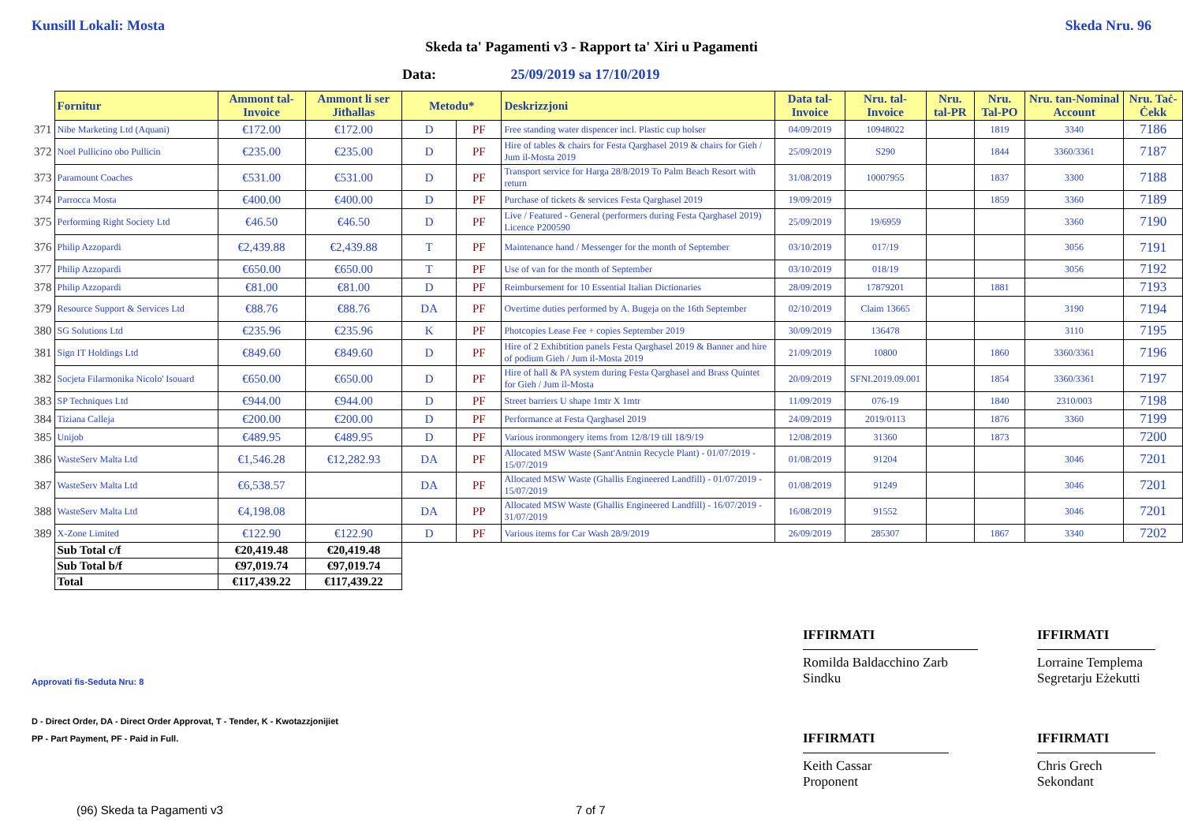Kunsill Lokali: Mosta Skeda Nru. 96
Skeda ta' Pagamenti v3 - Rapport ta' Xiri u Pagamenti
Data: 25/09/2019 sa 17/10/2019
| | Fornitur | Ammont tal-Invoice | Ammont li ser Jitħallas | Metodu* | | Deskrizzjoni | Data tal-Invoice | Nru. tal-Invoice | Nru. tal-PR | Nru. Tal-PO | Nru. tan-Nominal Account | Nru. Taċ-Ċekk |
| 371 | Nibe Marketing Ltd (Aquani) | €172.00 | €172.00 | D | PF | Free standing water dispencer incl. Plastic cup holser | 04/09/2019 | 10948022 | | 1819 | 3340 | 7186 |
| 372 | Noel Pullicino obo Pullicin | €235.00 | €235.00 | D | PF | Hire of tables & chairs for Festa Qarghasel 2019 & chairs for Gieh / Jum il-Mosta 2019 | 25/09/2019 | S290 | | 1844 | 3360/3361 | 7187 |
| 373 | Paramount Coaches | €531.00 | €531.00 | D | PF | Transport service for Harga 28/8/2019 To Palm Beach Resort with return | 31/08/2019 | 10007955 | | 1837 | 3300 | 7188 |
| 374 | Parrocca Mosta | €400.00 | €400.00 | D | PF | Purchase of tickets & services Festa Qarghasel 2019 | 19/09/2019 | | | 1859 | 3360 | 7189 |
| 375 | Performing Right Society Ltd | €46.50 | €46.50 | D | PF | Live / Featured - General (performers during Festa Qarghasel 2019) Licence P200590 | 25/09/2019 | 19/6959 | | | 3360 | 7190 |
| 376 | Philip Azzopardi | €2,439.88 | €2,439.88 | T | PF | Maintenance hand / Messenger for the month of September | 03/10/2019 | 017/19 | | | 3056 | 7191 |
| 377 | Philip Azzopardi | €650.00 | €650.00 | T | PF | Use of van for the month of September | 03/10/2019 | 018/19 | | | 3056 | 7192 |
| 378 | Philip Azzopardi | €81.00 | €81.00 | D | PF | Reimbursement for 10 Essential Italian Dictionaries | 28/09/2019 | 17879201 | | 1881 | | 7193 |
| 379 | Resource Support & Services Ltd | €88.76 | €88.76 | DA | PF | Overtime duties performed by A. Bugeja on the 16th September | 02/10/2019 | Claim 13665 | | | 3190 | 7194 |
| 380 | SG Solutions Ltd | €235.96 | €235.96 | K | PF | Photcopies Lease Fee + copies September 2019 | 30/09/2019 | 136478 | | | 3110 | 7195 |
| 381 | Sign IT Holdings Ltd | €849.60 | €849.60 | D | PF | Hire of 2 Exhibtition panels Festa Qarghasel 2019 & Banner and hire of podium Gieh / Jum il-Mosta 2019 | 21/09/2019 | 10800 | | 1860 | 3360/3361 | 7196 |
| 382 | Socjeta Filarmonika Nicolo' Isouard | €650.00 | €650.00 | D | PF | Hire of hall & PA system during Festa Qarghasel and Brass Quintet for Gieh / Jum il-Mosta | 20/09/2019 | SFNI.2019.09.001 | | 1854 | 3360/3361 | 7197 |
| 383 | SP Techniques Ltd | €944.00 | €944.00 | D | PF | Street barriers U shape 1mtr X 1mtr | 11/09/2019 | 076-19 | | 1840 | 2310/003 | 7198 |
| 384 | Tiziana Calleja | €200.00 | €200.00 | D | PF | Performance at Festa Qarghasel 2019 | 24/09/2019 | 2019/0113 | | 1876 | 3360 | 7199 |
| 385 | Unijob | €489.95 | €489.95 | D | PF | Various ironmongery items from 12/8/19 till 18/9/19 | 12/08/2019 | 31360 | | 1873 | | 7200 |
| 386 | WasteServ Malta Ltd | €1,546.28 | €12,282.93 | DA | PF | Allocated MSW Waste (Sant'Antnin Recycle Plant) - 01/07/2019 - 15/07/2019 | 01/08/2019 | 91204 | | | 3046 | 7201 |
| 387 | WasteServ Malta Ltd | €6,538.57 | | DA | PF | Allocated MSW Waste (Ghallis Engineered Landfill) - 01/07/2019 - 15/07/2019 | 01/08/2019 | 91249 | | | 3046 | 7201 |
| 388 | WasteServ Malta Ltd | €4,198.08 | | DA | PP | Allocated MSW Waste (Ghallis Engineered Landfill) - 16/07/2019 - 31/07/2019 | 16/08/2019 | 91552 | | | 3046 | 7201 |
| 389 | X-Zone Limited | €122.90 | €122.90 | D | PF | Various items for Car Wash 28/9/2019 | 26/09/2019 | 285307 | | 1867 | 3340 | 7202 |
| | Sub Total c/f | €20,419.48 | €20,419.48 | | | | | | | | | |
| | Sub Total b/f | €97,019.74 | €97,019.74 | | | | | | | | | |
| | Total | €117,439.22 | €117,439.22 | | | | | | | | | |
IFFIRMATI
Romilda Baldacchino Zarb
Sindku
IFFIRMATI
Lorraine Templema
Segretarju Eżekutti
IFFIRMATI
Keith Cassar
Proponent
IFFIRMATI
Chris Grech
Sekondant
Approvati fis-Seduta Nru: 8
D - Direct Order, DA - Direct Order Approvat, T - Tender, K - Kwotazzjonijiet
PP - Part Payment, PF - Paid in Full.
(96) Skeda ta Pagamenti v3 7 of 7